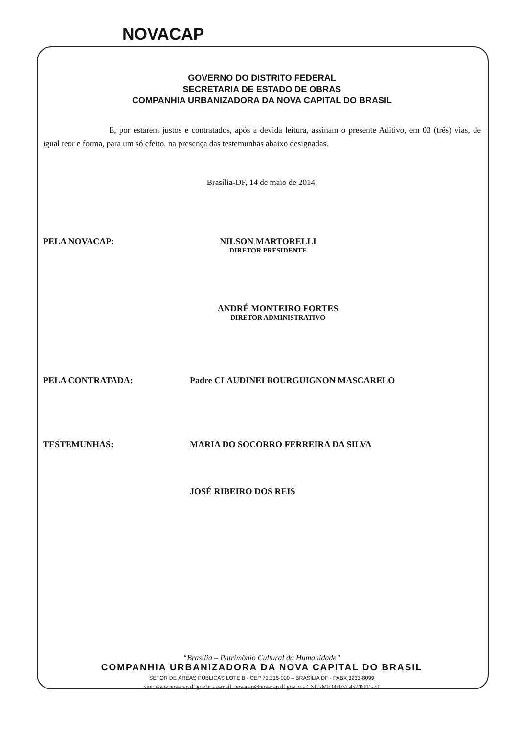NOVACAP
GOVERNO DO DISTRITO FEDERAL
SECRETARIA DE ESTADO DE OBRAS
COMPANHIA URBANIZADORA DA NOVA CAPITAL DO BRASIL
E, por estarem justos e contratados, após a devida leitura, assinam o presente Aditivo, em 03 (três) vias, de igual teor e forma, para um só efeito, na presença das testemunhas abaixo designadas.
Brasília-DF, 14 de maio de 2014.
PELA NOVACAP: NILSON MARTORELLI
DIRETOR PRESIDENTE
ANDRÉ MONTEIRO FORTES
DIRETOR ADMINISTRATIVO
PELA CONTRATADA: Padre CLAUDINEI BOURGUIGNON MASCARELO
TESTEMUNHAS: MARIA DO SOCORRO FERREIRA DA SILVA
JOSÉ RIBEIRO DOS REIS
“Brasília – Patrimônio Cultural da Humanidade”
COMPANHIA URBANIZADORA DA NOVA CAPITAL DO BRASIL
SETOR DE ÁREAS PÚBLICAS LOTE B - CEP 71.215-000 – BRASÍLIA DF - PABX 3233-8099
site: www.novacap.df.gov.br - e-mail: novacap@novacap.df.gov.br - CNPJ/MF 00.037.457/0001-70